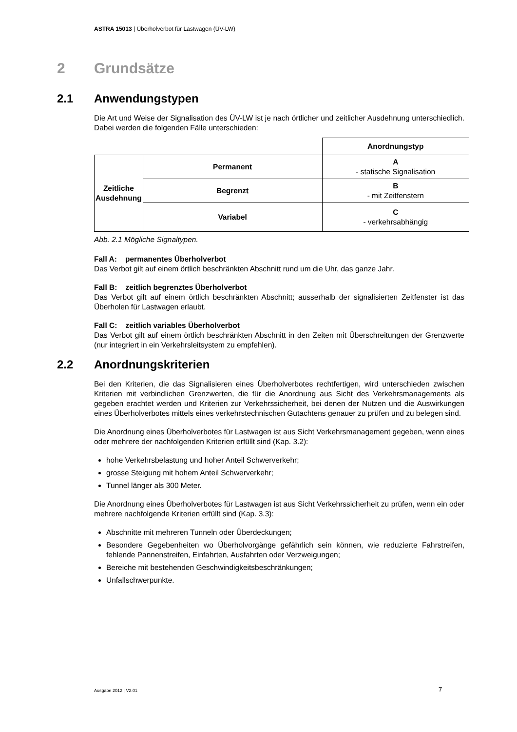ASTRA 15013 | Überholverbot für Lastwagen (ÜV-LW)
2 Grundsätze
2.1 Anwendungstypen
Die Art und Weise der Signalisation des ÜV-LW ist je nach örtlicher und zeitlicher Ausdehnung unterschiedlich. Dabei werden die folgenden Fälle unterschieden:
| | | Anordnungstyp |
| Zeitliche Ausdehnung | Permanent | A - statische Signalisation |
| | Begrenzt | B - mit Zeitfenstern |
| | Variabel | C - verkehrsabhängig |
Abb. 2.1 Mögliche Signaltypen.
Fall A: permanentes Überholverbot
Das Verbot gilt auf einem örtlich beschränkten Abschnitt rund um die Uhr, das ganze Jahr.
Fall B: zeitlich begrenztes Überholverbot
Das Verbot gilt auf einem örtlich beschränkten Abschnitt; ausserhalb der signalisierten Zeitfenster ist das Überholen für Lastwagen erlaubt.
Fall C: zeitlich variables Überholverbot
Das Verbot gilt auf einem örtlich beschränkten Abschnitt in den Zeiten mit Überschreitungen der Grenzwerte (nur integriert in ein Verkehrsleitsystem zu empfehlen).
2.2 Anordnungskriterien
Bei den Kriterien, die das Signalisieren eines Überholverbotes rechtfertigen, wird unterschieden zwischen Kriterien mit verbindlichen Grenzwerten, die für die Anordnung aus Sicht des Verkehrsmanagements als gegeben erachtet werden und Kriterien zur Verkehrssicherheit, bei denen der Nutzen und die Auswirkungen eines Überholverbotes mittels eines verkehrstechnischen Gutachtens genauer zu prüfen und zu belegen sind.
Die Anordnung eines Überholverbotes für Lastwagen ist aus Sicht Verkehrsmanagement gegeben, wenn eines oder mehrere der nachfolgenden Kriterien erfüllt sind (Kap. 3.2):
hohe Verkehrsbelastung und hoher Anteil Schwerverkehr;
grosse Steigung mit hohem Anteil Schwerverkehr;
Tunnel länger als 300 Meter.
Die Anordnung eines Überholverbotes für Lastwagen ist aus Sicht Verkehrssicherheit zu prüfen, wenn ein oder mehrere nachfolgende Kriterien erfüllt sind (Kap. 3.3):
Abschnitte mit mehreren Tunneln oder Überdeckungen;
Besondere Gegebenheiten wo Überholvorgänge gefährlich sein können, wie reduzierte Fahrstreifen, fehlende Pannenstreifen, Einfahrten, Ausfahrten oder Verzweigungen;
Bereiche mit bestehenden Geschwindigkeitsbeschränkungen;
Unfallschwerpunkte.
Ausgabe 2012 | V2.01 7